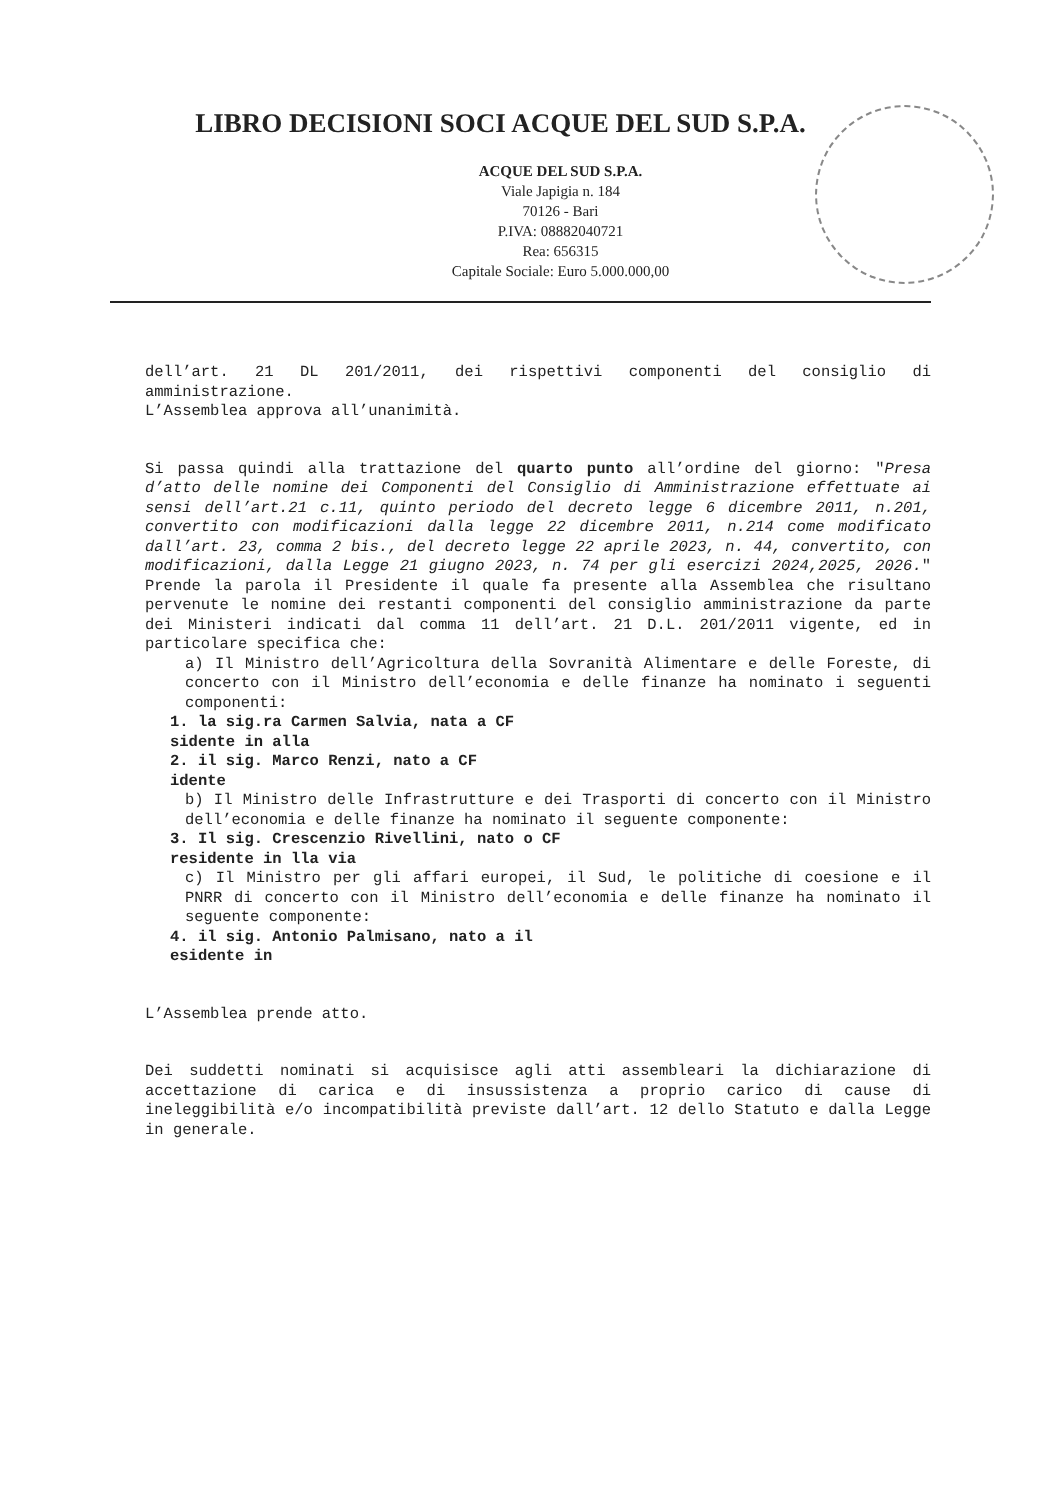LIBRO DECISIONI SOCI ACQUE DEL SUD S.P.A.
ACQUE DEL SUD S.P.A.
Viale Japigia n. 184
70126 - Bari
P.IVA: 08882040721
Rea: 656315
Capitale Sociale: Euro 5.000.000,00
dell’art. 21 DL 201/2011, dei rispettivi componenti del consiglio di amministrazione.
L’Assemblea approva all’unanimità.
Si passa quindi alla trattazione del quarto punto all’ordine del giorno: "Presa d’atto delle nomine dei Componenti del Consiglio di Amministrazione effettuate ai sensi dell’art.21 c.11, quinto periodo del decreto legge 6 dicembre 2011, n.201, convertito con modificazioni dalla legge 22 dicembre 2011, n.214 come modificato dall’art. 23, comma 2 bis., del decreto legge 22 aprile 2023, n. 44, convertito, con modificazioni, dalla Legge 21 giugno 2023, n. 74 per gli esercizi 2024,2025, 2026." Prende la parola il Presidente il quale fa presente alla Assemblea che risultano pervenute le nomine dei restanti componenti del consiglio amministrazione da parte dei Ministeri indicati dal comma 11 dell’art. 21 D.L. 201/2011 vigente, ed in particolare specifica che:
a) Il Ministro dell’Agricoltura della Sovranità Alimentare e delle Foreste, di concerto con il Ministro dell’economia e delle finanze ha nominato i seguenti componenti:
1. la sig.ra Carmen Salvia, nata a CF
sidente in alla
2. il sig. Marco Renzi, nato a CF
idente
b) Il Ministro delle Infrastrutture e dei Trasporti di concerto con il Ministro dell’economia e delle finanze ha nominato il seguente componente:
3. Il sig. Crescenzio Rivellini, nato o CF
residente in lla via
c) Il Ministro per gli affari europei, il Sud, le politiche di coesione e il PNRR di concerto con il Ministro dell’economia e delle finanze ha nominato il seguente componente:
4. il sig. Antonio Palmisano, nato a il
esidente in
L’Assemblea prende atto.
Dei suddetti nominati si acquisisce agli atti assembleari la dichiarazione di accettazione di carica e di insussistenza a proprio carico di cause di ineleggibilità e/o incompatibilità previste dall’art. 12 dello Statuto e dalla Legge in generale.